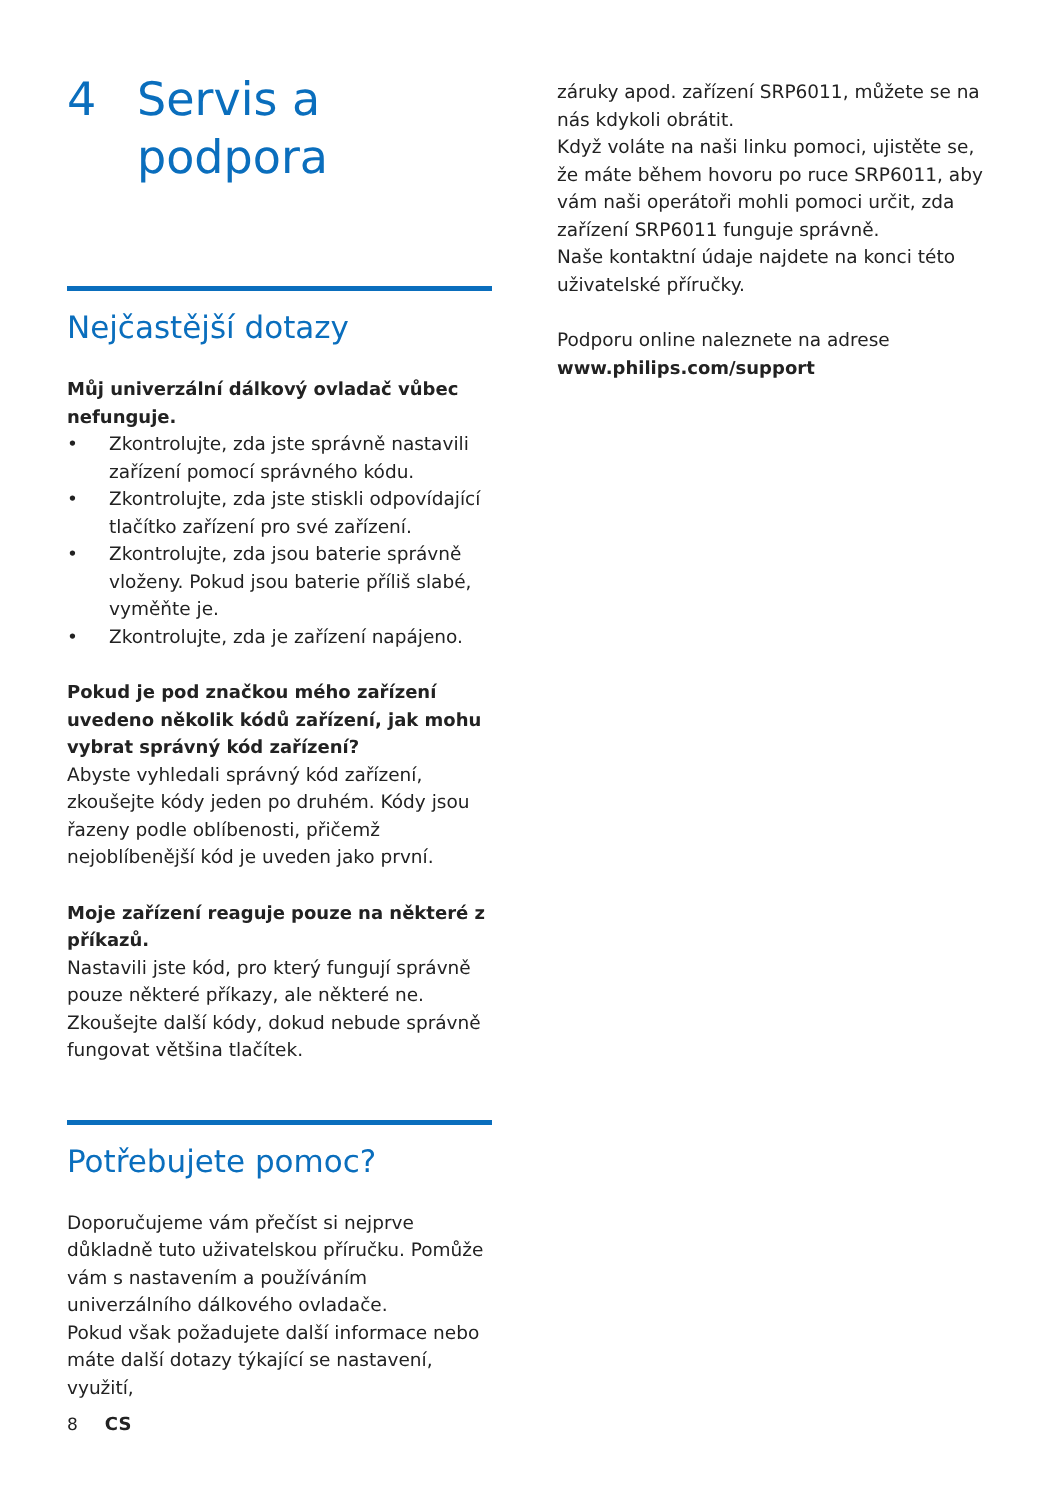4 Servis a
podpora
Nejčastější dotazy
Můj univerzální dálkový ovladač vůbec nefunguje.
• Zkontrolujte, zda jste správně nastavili zařízení pomocí správného kódu.
• Zkontrolujte, zda jste stiskli odpovídající tlačítko zařízení pro své zařízení.
• Zkontrolujte, zda jsou baterie správně vloženy. Pokud jsou baterie příliš slabé, vyměňte je.
• Zkontrolujte, zda je zařízení napájeno.
Pokud je pod značkou mého zařízení uvedeno několik kódů zařízení, jak mohu vybrat správný kód zařízení?
Abyste vyhledali správný kód zařízení, zkoušejte kódy jeden po druhém. Kódy jsou řazeny podle oblíbenosti, přičemž nejoblíbenější kód je uveden jako první.
Moje zařízení reaguje pouze na některé z příkazů.
Nastavili jste kód, pro který fungují správně pouze některé příkazy, ale některé ne. Zkoušejte další kódy, dokud nebude správně fungovat většina tlačítek.
Potřebujete pomoc?
Doporučujeme vám přečíst si nejprve důkladně tuto uživatelskou příručku. Pomůže vám s nastavením a používáním univerzálního dálkového ovladače.
Pokud však požadujete další informace nebo máte další dotazy týkající se nastavení, využití,
záruky apod. zařízení SRP6011, můžete se na nás kdykoli obrátit.
Když voláte na naši linku pomoci, ujistěte se, že máte během hovoru po ruce SRP6011, aby vám naši operátoři mohli pomoci určit, zda zařízení SRP6011 funguje správně.
Naše kontaktní údaje najdete na konci této uživatelské příručky.
Podporu online naleznete na adrese www.philips.com/support
8 CS